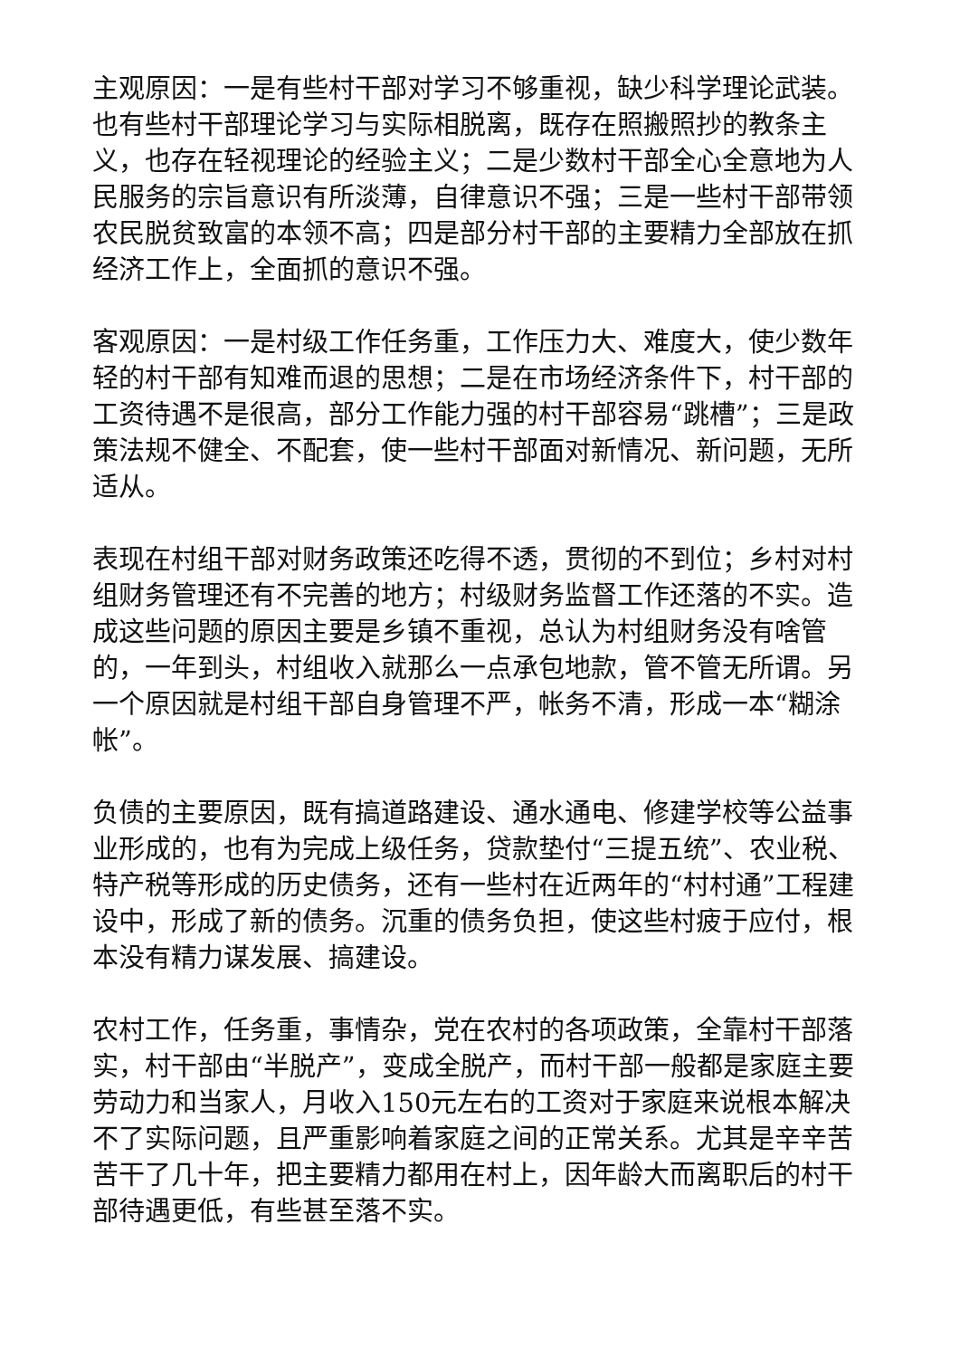主观原因：一是有些村干部对学习不够重视，缺少科学理论武装。也有些村干部理论学习与实际相脱离，既存在照搬照抄的教条主义，也存在轻视理论的经验主义；二是少数村干部全心全意地为人民服务的宗旨意识有所淡薄，自律意识不强；三是一些村干部带领农民脱贫致富的本领不高；四是部分村干部的主要精力全部放在抓经济工作上，全面抓的意识不强。
客观原因：一是村级工作任务重，工作压力大、难度大，使少数年轻的村干部有知难而退的思想；二是在市场经济条件下，村干部的工资待遇不是很高，部分工作能力强的村干部容易“跳槽”；三是政策法规不健全、不配套，使一些村干部面对新情况、新问题，无所适从。
表现在村组干部对财务政策还吃得不透，贯彻的不到位；乡村对村组财务管理还有不完善的地方；村级财务监督工作还落的不实。造成这些问题的原因主要是乡镇不重视，总认为村组财务没有啥管的，一年到头，村组收入就那么一点承包地款，管不管无所谓。另一个原因就是村组干部自身管理不严，帐务不清，形成一本“糊涂帐”。
负债的主要原因，既有搞道路建设、通水通电、修建学校等公益事业形成的，也有为完成上级任务，贷款垫付“三提五统”、农业税、特产税等形成的历史债务，还有一些村在近两年的“村村通”工程建设中，形成了新的债务。沉重的债务负担，使这些村疲于应付，根本没有精力谋发展、搞建设。
农村工作，任务重，事情杂，党在农村的各项政策，全靠村干部落实，村干部由“半脱产”，变成全脱产，而村干部一般都是家庭主要劳动力和当家人，月收入150元左右的工资对于家庭来说根本解决不了实际问题，且严重影响着家庭之间的正常关系。尤其是辛辛苦苦干了几十年，把主要精力都用在村上，因年龄大而离职后的村干部待遇更低，有些甚至落不实。